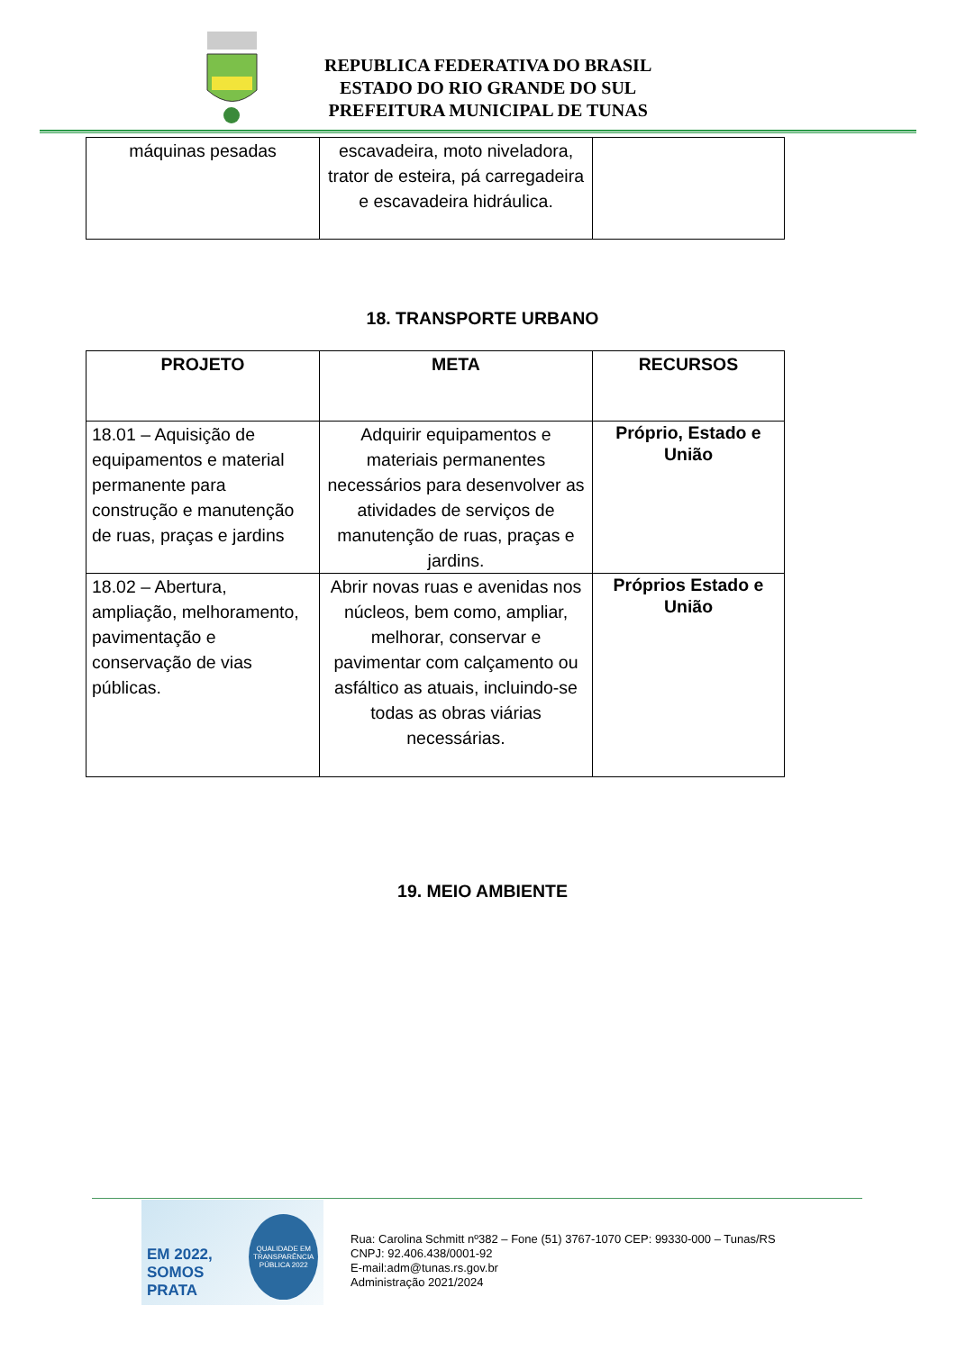REPUBLICA FEDERATIVA DO BRASIL
ESTADO DO RIO GRANDE DO SUL
PREFEITURA MUNICIPAL DE TUNAS
| máquinas pesadas | escavadeira, moto niveladora, trator de esteira, pá carregadeira e escavadeira hidráulica. | |
18. TRANSPORTE URBANO
| PROJETO | META | RECURSOS |
| --- | --- | --- |
| 18.01 – Aquisição de equipamentos e material permanente para construção e manutenção de ruas, praças e jardins | Adquirir equipamentos e materiais permanentes necessários para desenvolver as atividades de serviços de manutenção de ruas, praças e jardins. | Próprio, Estado e União |
| 18.02 – Abertura, ampliação, melhoramento, pavimentação e conservação de vias públicas. | Abrir novas ruas e avenidas nos núcleos, bem como, ampliar, melhorar, conservar e pavimentar com calçamento ou asfáltico as atuais, incluindo-se todas as obras viárias necessárias. | Próprios Estado e União |
19. MEIO AMBIENTE
EM 2022, SOMOS
PRATA QUALIDADE EM
TRANSPARÊNCIA
PÚBLICA 2022
Rua: Carolina Schmitt nº382 – Fone (51) 3767-1070 CEP: 99330-000 – Tunas/RS
CNPJ: 92.406.438/0001-92
E-mail:adm@tunas.rs.gov.br
Administração 2021/2024